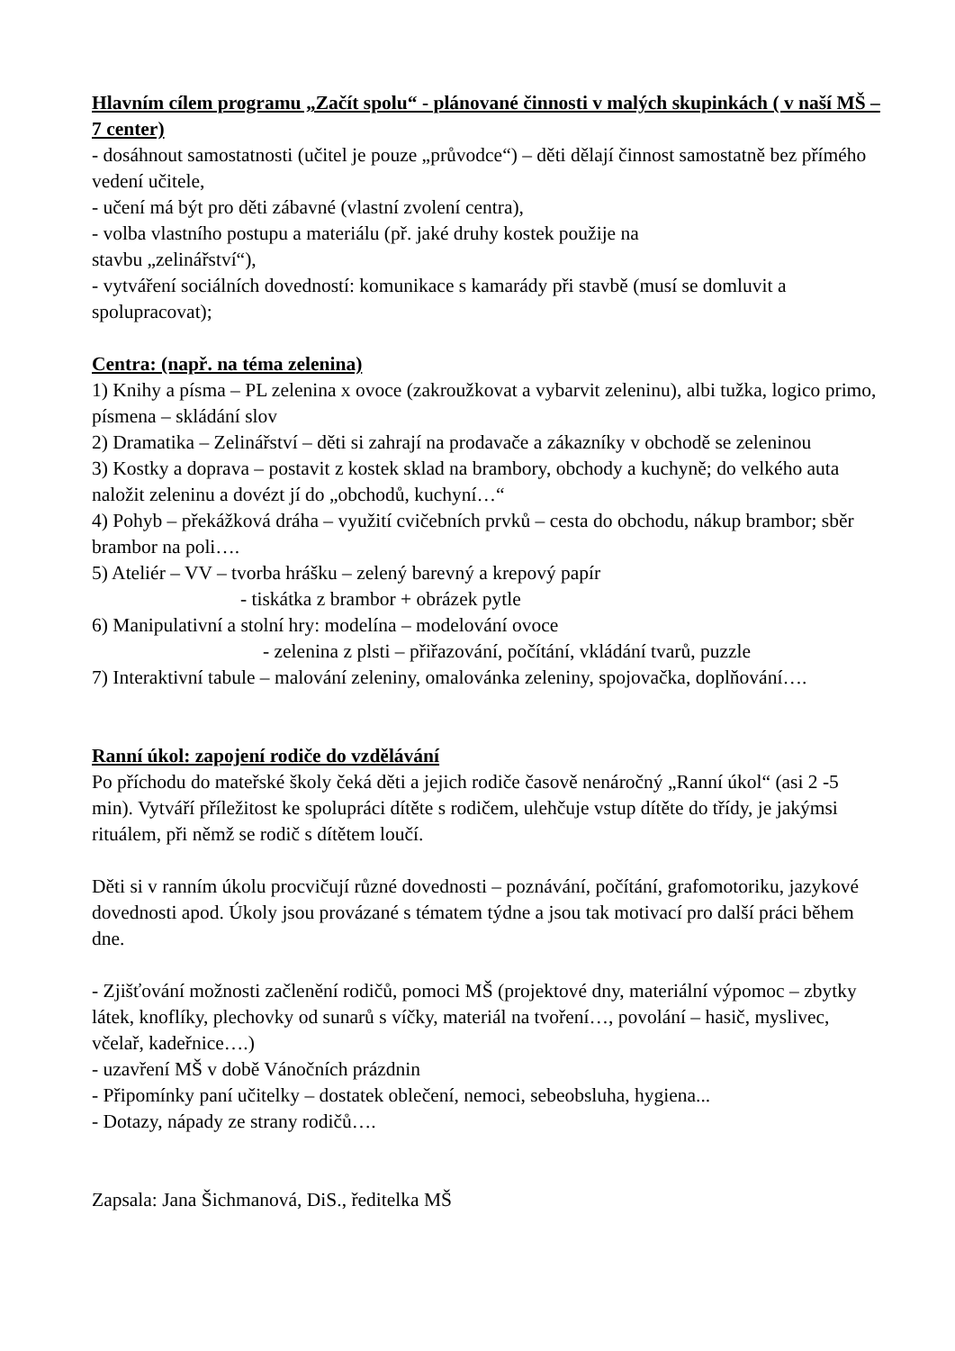Hlavním cílem programu „Začít spolu“ - plánované činnosti v malých skupinkách ( v naší MŠ – 7 center)
- dosáhnout samostatnosti (učitel je pouze „průvodce“) – děti dělají činnost samostatně bez přímého vedení učitele,
- učení má být pro děti zábavné (vlastní zvolení centra),
- volba vlastního postupu a materiálu (př. jaké druhy kostek použije na
stavbu „zelinářství“),
- vytváření sociálních dovedností: komunikace s kamarády při stavbě (musí se domluvit a spolupracovat);
Centra: (např. na téma zelenina)
1) Knihy a písma – PL zelenina x ovoce (zakroužkovat a vybarvit zeleninu), albi tužka, logico primo, písmena – skládání slov
2) Dramatika – Zelinářství – děti si zahrají na prodavače a zákazníky v obchodě se zeleninou
3) Kostky a doprava – postavit z kostek sklad na brambory, obchody a kuchyně; do velkého auta naložit zeleninu a dovézt jí do „obchodů, kuchyní…“
4) Pohyb – překážková dráha – využití cvičebních prvků – cesta do obchodu, nákup brambor; sběr brambor na poli….
5) Ateliér – VV – tvorba hrášku – zelený barevný a krepový papír
- tiskátka z brambor + obrázek pytle
6) Manipulativní a stolní hry: modelína – modelování ovoce
- zelenina z plsti – přiřazování, počítání, vkládání tvarů, puzzle
7) Interaktivní tabule – malování zeleniny, omalovánka zeleniny, spojovačka, doplňování….
Ranní úkol: zapojení rodiče do vzdělávání
Po příchodu do mateřské školy čeká děti a jejich rodiče časově nenáročný „Ranní úkol“ (asi 2 -5 min). Vytváří příležitost ke spolupráci dítěte s rodičem, ulehčuje vstup dítěte do třídy, je jakýmsi rituálem, při němž se rodič s dítětem loučí.
Děti si v ranním úkolu procvičují různé dovednosti – poznávání, počítání, grafomotoriku, jazykové dovednosti apod. Úkoly jsou provázané s tématem týdne a jsou tak motivací pro další práci během dne.
- Zjišťování možnosti začlenění rodičů, pomoci MŠ (projektové dny, materiální výpomoc – zbytky látek, knoflíky, plechovky od sunarů s víčky, materiál na tvoření…, povolání – hasič, myslivec, včelař, kadeřnice….)
- uzavření MŠ v době Vánočních prázdnin
- Připomínky paní učitelky – dostatek oblečení, nemoci, sebeobsluha, hygiena...
- Dotazy, nápady ze strany rodičů….
Zapsala: Jana Šichmanová, DiS., ředitelka MŠ